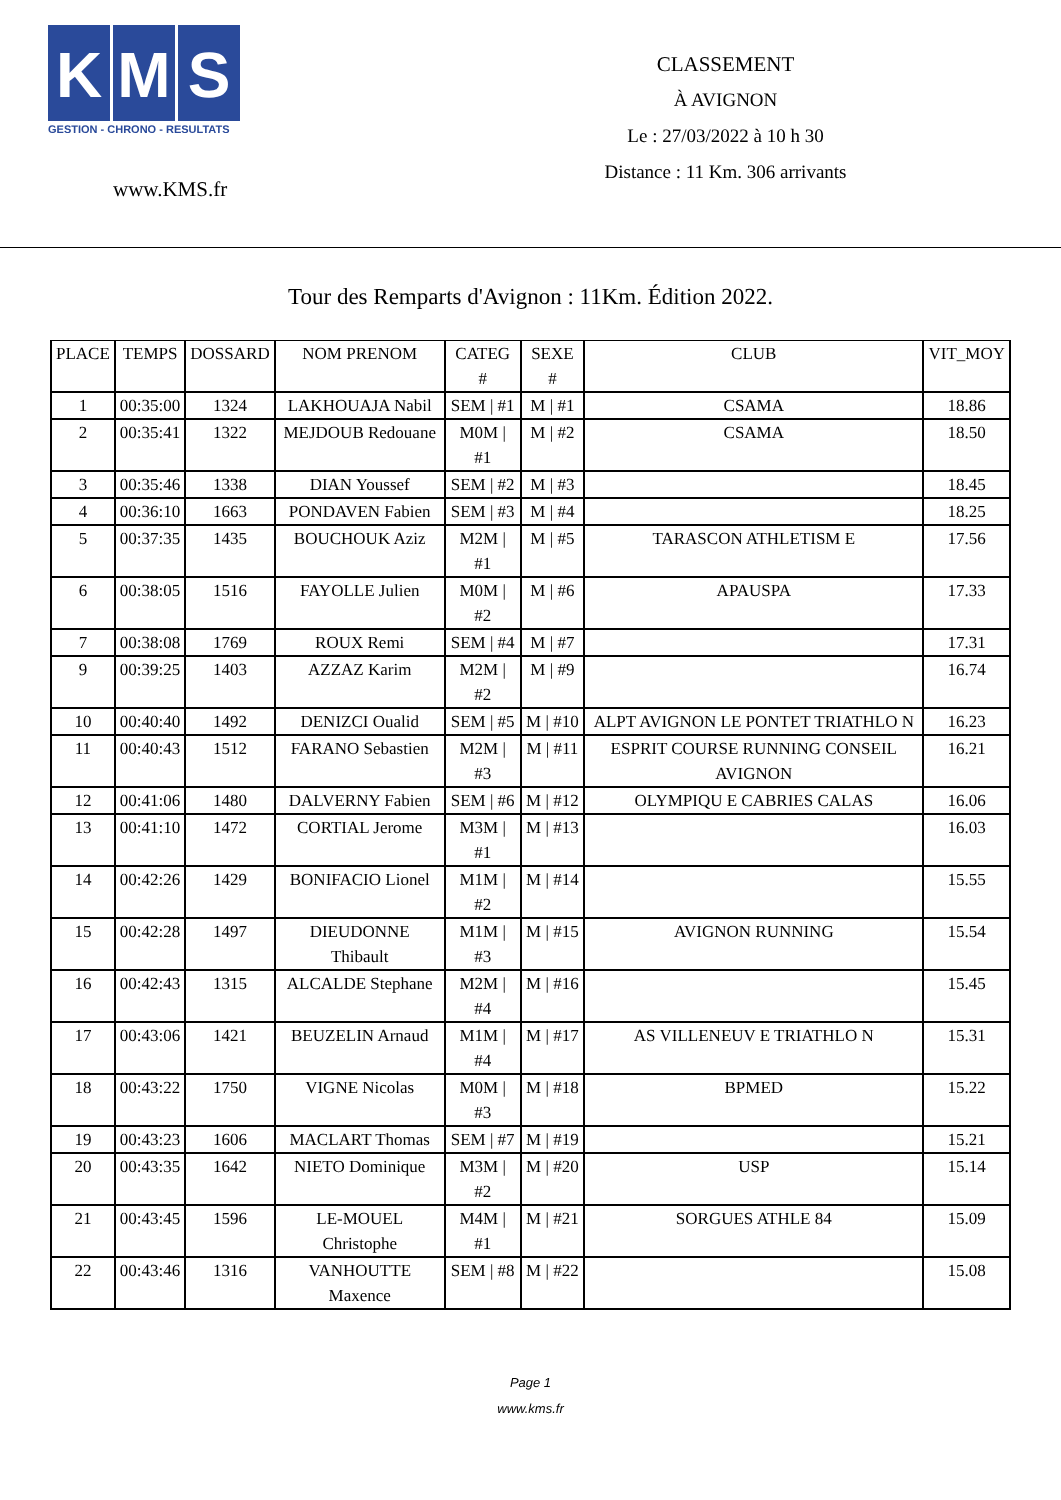K M S
GESTION - CHRONO - RESULTATS
www.KMS.fr
CLASSEMENT
À AVIGNON
Le : 27/03/2022 à 10 h 30
Distance : 11 Km. 306 arrivants
Tour des Remparts d'Avignon : 11Km. Édition 2022.
| PLACE | TEMPS | DOSSARD | NOM PRENOM | CATEG # | SEXE # | CLUB | VIT_MOY |
| --- | --- | --- | --- | --- | --- | --- | --- |
| 1 | 00:35:00 | 1324 | LAKHOUAJA Nabil | SEM / #1 | M / #1 | CSAMA | 18.86 |
| 2 | 00:35:41 | 1322 | MEJDOUB Redouane | M0M / #1 | M / #2 | CSAMA | 18.50 |
| 3 | 00:35:46 | 1338 | DIAN Youssef | SEM / #2 | M / #3 | | 18.45 |
| 4 | 00:36:10 | 1663 | PONDAVEN Fabien | SEM / #3 | M / #4 | | 18.25 |
| 5 | 00:37:35 | 1435 | BOUCHOUK Aziz | M2M / #1 | M / #5 | TARASCON ATHLETISM E | 17.56 |
| 6 | 00:38:05 | 1516 | FAYOLLE Julien | M0M / #2 | M / #6 | APAUSPA | 17.33 |
| 7 | 00:38:08 | 1769 | ROUX Remi | SEM / #4 | M / #7 | | 17.31 |
| 9 | 00:39:25 | 1403 | AZZAZ Karim | M2M / #2 | M / #9 | | 16.74 |
| 10 | 00:40:40 | 1492 | DENIZCI Oualid | SEM / #5 | M / #10 | ALPT AVIGNON LE PONTET TRIATHLO N | 16.23 |
| 11 | 00:40:43 | 1512 | FARANO Sebastien | M2M / #3 | M / #11 | ESPRIT COURSE RUNNING CONSEIL AVIGNON | 16.21 |
| 12 | 00:41:06 | 1480 | DALVERNY Fabien | SEM / #6 | M / #12 | OLYMPIQU E CABRIES CALAS | 16.06 |
| 13 | 00:41:10 | 1472 | CORTIAL Jerome | M3M / #1 | M / #13 | | 16.03 |
| 14 | 00:42:26 | 1429 | BONIFACIO Lionel | M1M / #2 | M / #14 | | 15.55 |
| 15 | 00:42:28 | 1497 | DIEUDONNE Thibault | M1M / #3 | M / #15 | AVIGNON RUNNING | 15.54 |
| 16 | 00:42:43 | 1315 | ALCALDE Stephane | M2M / #4 | M / #16 | | 15.45 |
| 17 | 00:43:06 | 1421 | BEUZELIN Arnaud | M1M / #4 | M / #17 | AS VILLENEUV E TRIATHLO N | 15.31 |
| 18 | 00:43:22 | 1750 | VIGNE Nicolas | M0M / #3 | M / #18 | BPMED | 15.22 |
| 19 | 00:43:23 | 1606 | MACLART Thomas | SEM / #7 | M / #19 | | 15.21 |
| 20 | 00:43:35 | 1642 | NIETO Dominique | M3M / #2 | M / #20 | USP | 15.14 |
| 21 | 00:43:45 | 1596 | LE-MOUEL Christophe | M4M / #1 | M / #21 | SORGUES ATHLE 84 | 15.09 |
| 22 | 00:43:46 | 1316 | VANHOUTTE Maxence | SEM / #8 | M / #22 | | 15.08 |
Page 1
www.kms.fr